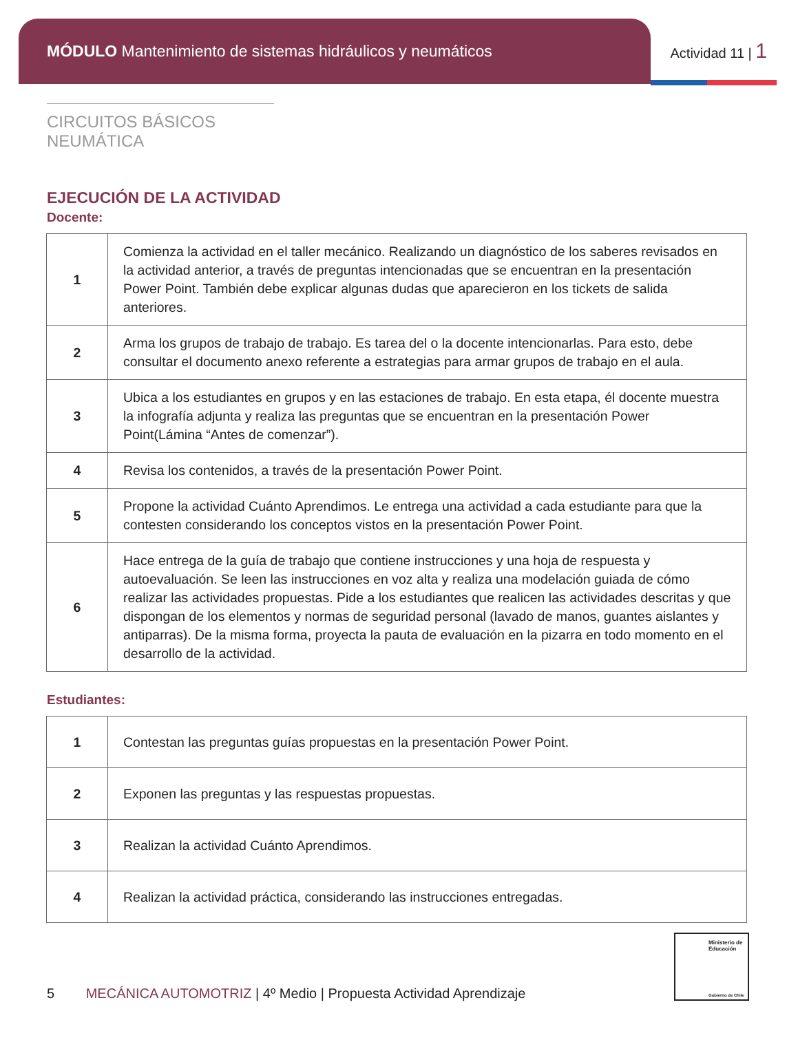MÓDULO Mantenimiento de sistemas hidráulicos y neumáticos
Actividad 11 | 1
CIRCUITOS BÁSICOS NEUMÁTICA
EJECUCIÓN DE LA ACTIVIDAD
Docente:
| 1 | Comienza la actividad en el taller mecánico. Realizando un diagnóstico de los saberes revisados en la actividad anterior, a través de preguntas intencionadas que se encuentran en la presentación Power Point. También debe explicar algunas dudas que aparecieron en los tickets de salida anteriores. |
| 2 | Arma los grupos de trabajo de trabajo. Es tarea del o la docente intencionarlas. Para esto, debe consultar el documento anexo referente a estrategias para armar grupos de trabajo en el aula. |
| 3 | Ubica a los estudiantes en grupos y en las estaciones de trabajo. En esta etapa, él docente muestra la infografía adjunta y realiza las preguntas que se encuentran en la presentación Power Point(Lámina “Antes de comenzar”). |
| 4 | Revisa los contenidos, a través de la presentación Power Point. |
| 5 | Propone la actividad Cuánto Aprendimos. Le entrega una actividad a cada estudiante para que la contesten considerando los conceptos vistos en la presentación Power Point. |
| 6 | Hace entrega de la guía de trabajo que contiene instrucciones y una hoja de respuesta y autoevaluación. Se leen las instrucciones en voz alta y realiza una modelación guiada de cómo realizar las actividades propuestas. Pide a los estudiantes que realicen las actividades descritas y que dispongan de los elementos y normas de seguridad personal (lavado de manos, guantes aislantes y antiparras). De la misma forma, proyecta la pauta de evaluación en la pizarra en todo momento en el desarrollo de la actividad. |
Estudiantes:
| 1 | Contestan las preguntas guías propuestas en la presentación Power Point. |
| 2 | Exponen las preguntas y las respuestas propuestas. |
| 3 | Realizan la actividad Cuánto Aprendimos. |
| 4 | Realizan la actividad práctica, considerando las instrucciones entregadas. |
Ministerio de Educación
Gobierno de Chile
5 MECÁNICA AUTOMOTRIZ | 4º Medio | Propuesta Actividad Aprendizaje